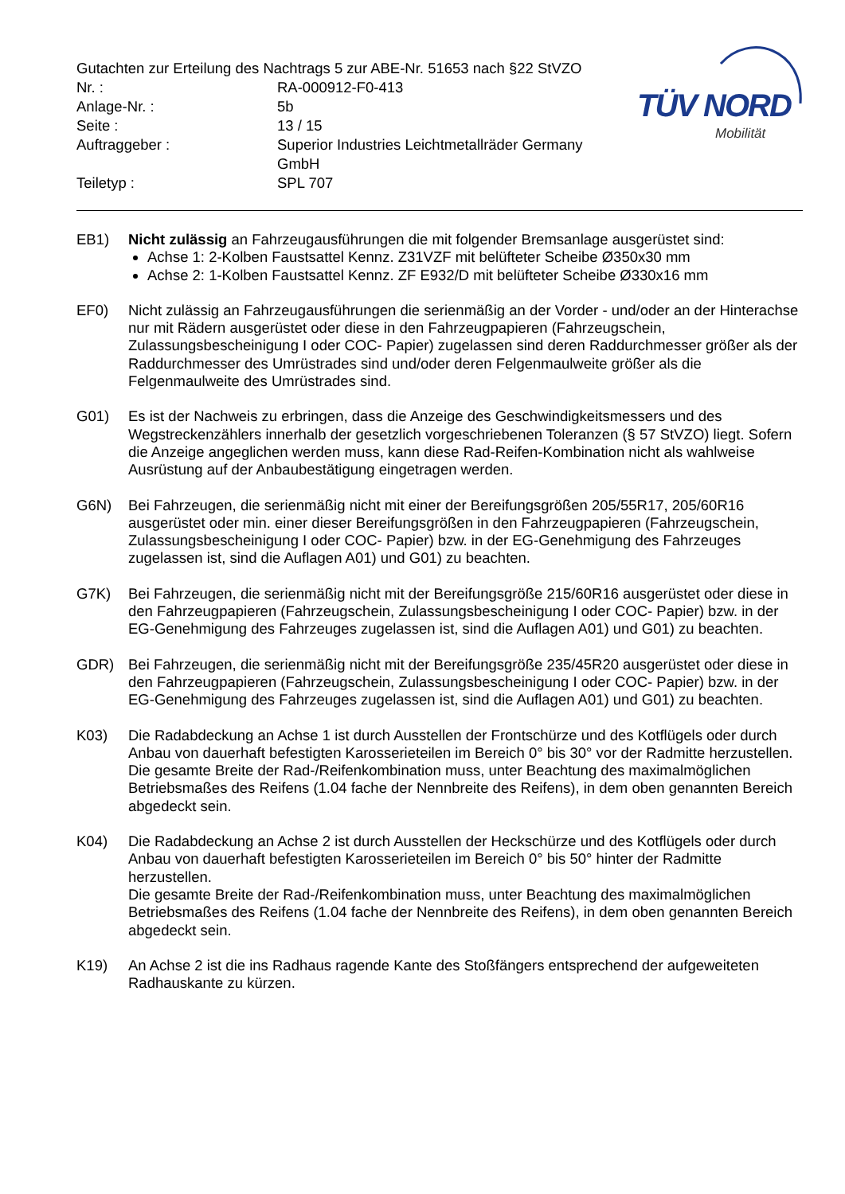Gutachten zur Erteilung des Nachtrags 5 zur ABE-Nr. 51653 nach §22 StVZO
| Nr. : | RA-000912-F0-413 |
| Anlage-Nr. : | 5b |
| Seite : | 13 / 15 |
| Auftraggeber : | Superior Industries Leichtmetallräder Germany GmbH |
| Teiletyp : | SPL 707 |
TÜV NORD
Mobilität
EB1) Nicht zulässig an Fahrzeugausführungen die mit folgender Bremsanlage ausgerüstet sind:
Achse 1: 2-Kolben Faustsattel Kennz. Z31VZF mit belüfteter Scheibe Ø350x30 mm
Achse 2: 1-Kolben Faustsattel Kennz. ZF E932/D mit belüfteter Scheibe Ø330x16 mm
EF0) Nicht zulässig an Fahrzeugausführungen die serienmäßig an der Vorder - und/oder an der Hinterachse nur mit Rädern ausgerüstet oder diese in den Fahrzeugpapieren (Fahrzeugschein, Zulassungsbescheinigung I oder COC- Papier) zugelassen sind deren Raddurchmesser größer als der Raddurchmesser des Umrüstrades sind und/oder deren Felgenmaulweite größer als die Felgenmaulweite des Umrüstrades sind.
G01) Es ist der Nachweis zu erbringen, dass die Anzeige des Geschwindigkeitsmessers und des Wegstreckenzählers innerhalb der gesetzlich vorgeschriebenen Toleranzen (§ 57 StVZO) liegt. Sofern die Anzeige angeglichen werden muss, kann diese Rad-Reifen-Kombination nicht als wahlweise Ausrüstung auf der Anbaubestätigung eingetragen werden.
G6N) Bei Fahrzeugen, die serienmäßig nicht mit einer der Bereifungsgrößen 205/55R17, 205/60R16 ausgerüstet oder min. einer dieser Bereifungsgrößen in den Fahrzeugpapieren (Fahrzeugschein, Zulassungsbescheinigung I oder COC- Papier) bzw. in der EG-Genehmigung des Fahrzeuges zugelassen ist, sind die Auflagen A01) und G01) zu beachten.
G7K) Bei Fahrzeugen, die serienmäßig nicht mit der Bereifungsgröße 215/60R16 ausgerüstet oder diese in den Fahrzeugpapieren (Fahrzeugschein, Zulassungsbescheinigung I oder COC- Papier) bzw. in der EG-Genehmigung des Fahrzeuges zugelassen ist, sind die Auflagen A01) und G01) zu beachten.
GDR) Bei Fahrzeugen, die serienmäßig nicht mit der Bereifungsgröße 235/45R20 ausgerüstet oder diese in den Fahrzeugpapieren (Fahrzeugschein, Zulassungsbescheinigung I oder COC- Papier) bzw. in der EG-Genehmigung des Fahrzeuges zugelassen ist, sind die Auflagen A01) und G01) zu beachten.
K03) Die Radabdeckung an Achse 1 ist durch Ausstellen der Frontschürze und des Kotflügels oder durch Anbau von dauerhaft befestigten Karosserieteilen im Bereich 0° bis 30° vor der Radmitte herzustellen.
Die gesamte Breite der Rad-/Reifenkombination muss, unter Beachtung des maximalmöglichen Betriebsmaßes des Reifens (1.04 fache der Nennbreite des Reifens), in dem oben genannten Bereich abgedeckt sein.
K04) Die Radabdeckung an Achse 2 ist durch Ausstellen der Heckschürze und des Kotflügels oder durch Anbau von dauerhaft befestigten Karosserieteilen im Bereich 0° bis 50° hinter der Radmitte herzustellen.
Die gesamte Breite der Rad-/Reifenkombination muss, unter Beachtung des maximalmöglichen Betriebsmaßes des Reifens (1.04 fache der Nennbreite des Reifens), in dem oben genannten Bereich abgedeckt sein.
K19) An Achse 2 ist die ins Radhaus ragende Kante des Stoßfängers entsprechend der aufgeweiteten Radhauskante zu kürzen.